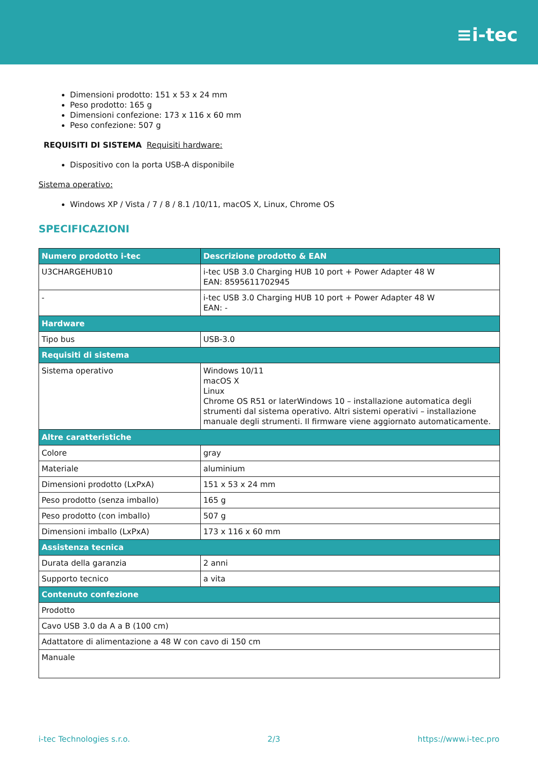≡i-tec
Dimensioni prodotto: 151 x 53 x 24 mm
Peso prodotto: 165 g
Dimensioni confezione: 173 x 116 x 60 mm
Peso confezione: 507 g
REQUISITI DI SISTEMA Requisiti hardware:
Dispositivo con la porta USB-A disponibile
Sistema operativo:
Windows XP / Vista / 7 / 8 / 8.1 /10/11, macOS X, Linux, Chrome OS
SPECIFICAZIONI
| Numero prodotto i-tec | Descrizione prodotto & EAN |
| --- | --- |
| U3CHARGEHUB10 | i-tec USB 3.0 Charging HUB 10 port + Power Adapter 48 W EAN: 8595611702945 |
| - | i-tec USB 3.0 Charging HUB 10 port + Power Adapter 48 W EAN: - |
| Hardware | |
| Tipo bus | USB-3.0 |
| Requisiti di sistema | |
| Sistema operativo | Windows 10/11 macOS X Linux Chrome OS R51 or laterWindows 10 – installazione automatica degli strumenti dal sistema operativo. Altri sistemi operativi – installazione manuale degli strumenti. Il firmware viene aggiornato automaticamente. |
| Altre caratteristiche | |
| Colore | gray |
| Materiale | aluminium |
| Dimensioni prodotto (LxPxA) | 151 x 53 x 24 mm |
| Peso prodotto (senza imballo) | 165 g |
| Peso prodotto (con imballo) | 507 g |
| Dimensioni imballo (LxPxA) | 173 x 116 x 60 mm |
| Assistenza tecnica | |
| Durata della garanzia | 2 anni |
| Supporto tecnico | a vita |
| Contenuto confezione | |
| Prodotto | |
| Cavo USB 3.0 da A a B (100 cm) | |
| Adattatore di alimentazione a 48 W con cavo di 150 cm | |
| Manuale | |
i-tec Technologies s.r.o. 2/3 https://www.i-tec.pro